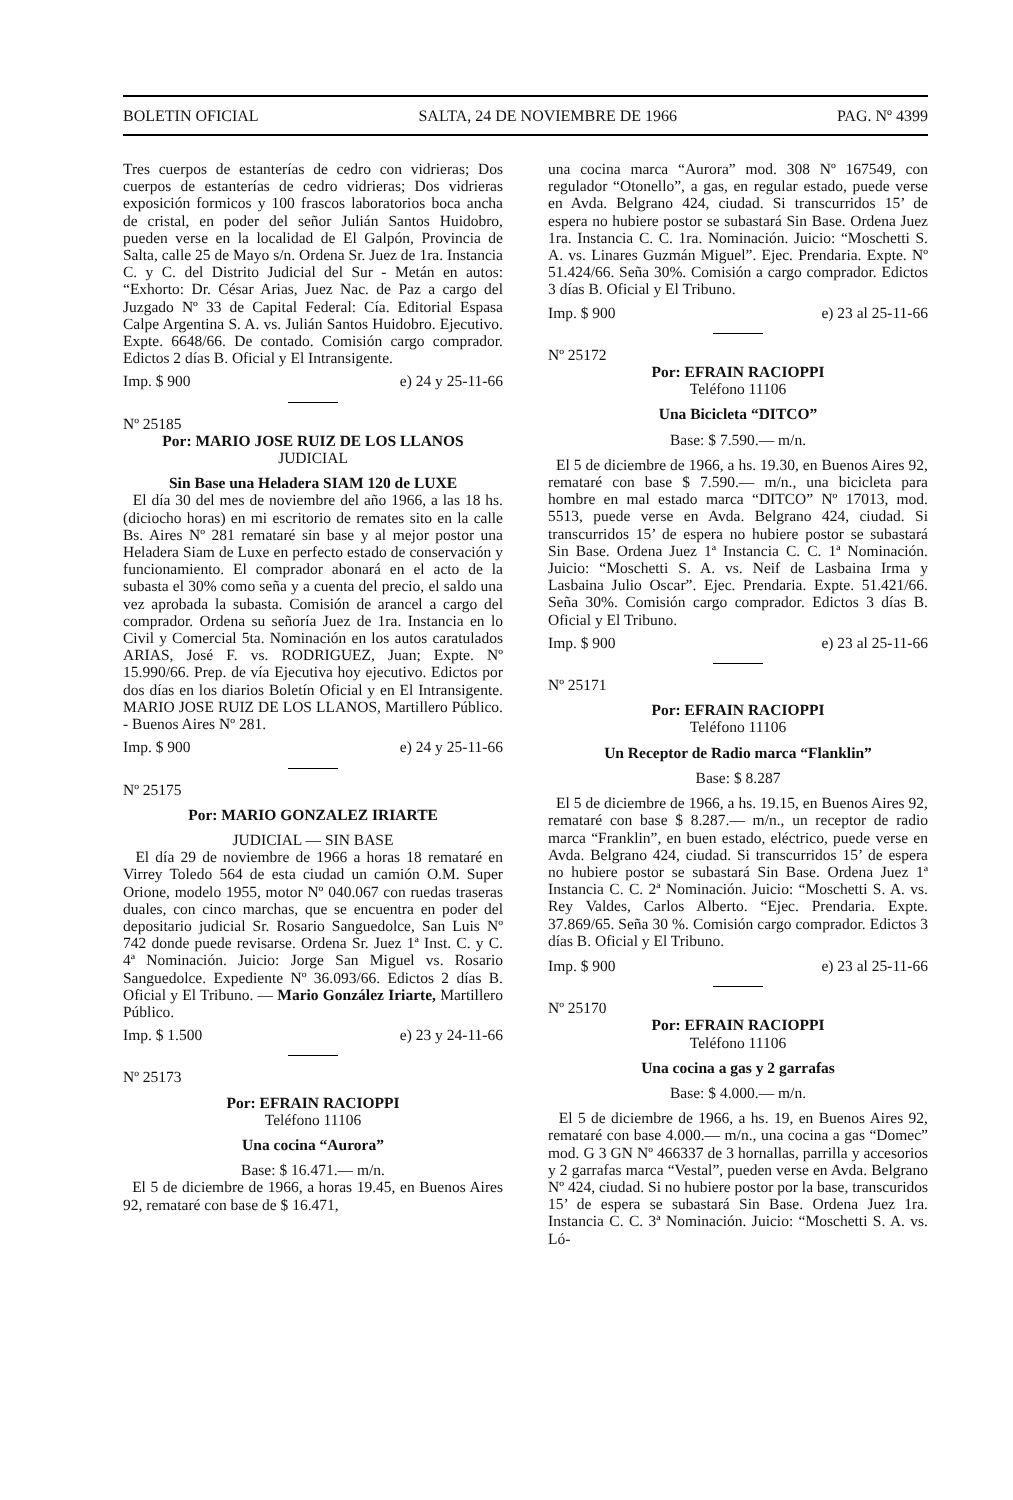BOLETIN OFICIAL SALTA, 24 DE NOVIEMBRE DE 1966 PAG. Nº 4399
Tres cuerpos de estanterías de cedro con vidrieras; Dos cuerpos de estanterías de cedro vidrieras; Dos vidrieras exposición formicos y 100 frascos laboratorios boca ancha de cristal, en poder del señor Julián Santos Huidobro, pueden verse en la localidad de El Galpón, Provincia de Salta, calle 25 de Mayo s/n. Ordena Sr. Juez de 1ra. Instancia C. y C. del Distrito Judicial del Sur - Metán en autos: “Exhorto: Dr. César Arias, Juez Nac. de Paz a cargo del Juzgado Nº 33 de Capital Federal: Cía. Editorial Espasa Calpe Argentina S. A. vs. Julián Santos Huidobro. Ejecutivo. Expte. 6648/66. De contado. Comisión cargo comprador. Edictos 2 días B. Oficial y El Intransigente.
Imp. $ 900 e) 24 y 25-11-66
Nº 25185
Por: MARIO JOSE RUIZ DE LOS LLANOS
JUDICIAL
Sin Base una Heladera SIAM 120 de LUXE
El día 30 del mes de noviembre del año 1966, a las 18 hs. (diciocho horas) en mi escritorio de remates sito en la calle Bs. Aires Nº 281 remataré sin base y al mejor postor una Heladera Siam de Luxe en perfecto estado de conservación y funcionamiento. El comprador abonará en el acto de la subasta el 30% como seña y a cuenta del precio, el saldo una vez aprobada la subasta. Comisión de arancel a cargo del comprador. Ordena su señoría Juez de 1ra. Instancia en lo Civil y Comercial 5ta. Nominación en los autos caratulados ARIAS, José F. vs. RODRIGUEZ, Juan; Expte. Nº 15.990/66. Prep. de vía Ejecutiva hoy ejecutivo. Edictos por dos días en los diarios Boletín Oficial y en El Intransigente. MARIO JOSE RUIZ DE LOS LLANOS, Martillero Público. - Buenos Aires Nº 281.
Imp. $ 900 e) 24 y 25-11-66
Nº 25175
Por: MARIO GONZALEZ IRIARTE
JUDICIAL — SIN BASE
El día 29 de noviembre de 1966 a horas 18 remataré en Virrey Toledo 564 de esta ciudad un camión O.M. Super Orione, modelo 1955, motor Nº 040.067 con ruedas traseras duales, con cinco marchas, que se encuentra en poder del depositario judicial Sr. Rosario Sanguedolce, San Luis Nº 742 donde puede revisarse. Ordena Sr. Juez 1ª Inst. C. y C. 4ª Nominación. Juicio: Jorge San Miguel vs. Rosario Sanguedolce. Expediente Nº 36.093/66. Edictos 2 días B. Oficial y El Tribuno. — Mario González Iriarte, Martillero Público.
Imp. $ 1.500 e) 23 y 24-11-66
Nº 25173
Por: EFRAIN RACIOPPI
Teléfono 11106
Una cocina “Aurora”
Base: $ 16.471.— m/n.
El 5 de diciembre de 1966, a horas 19.45, en Buenos Aires 92, remataré con base de $ 16.471,
una cocina marca “Aurora” mod. 308 Nº 167549, con regulador “Otonello”, a gas, en regular estado, puede verse en Avda. Belgrano 424, ciudad. Si transcurridos 15’ de espera no hubiere postor se subastará Sin Base. Ordena Juez 1ra. Instancia C. C. 1ra. Nominación. Juicio: “Moschetti S. A. vs. Linares Guzmán Miguel”. Ejec. Prendaria. Expte. Nº 51.424/66. Seña 30%. Comisión a cargo comprador. Edictos 3 días B. Oficial y El Tribuno.
Imp. $ 900 e) 23 al 25-11-66
Nº 25172
Por: EFRAIN RACIOPPI
Teléfono 11106
Una Bicicleta “DITCO”
Base: $ 7.590.— m/n.
El 5 de diciembre de 1966, a hs. 19.30, en Buenos Aires 92, remataré con base $ 7.590.— m/n., una bicicleta para hombre en mal estado marca “DITCO” Nº 17013, mod. 5513, puede verse en Avda. Belgrano 424, ciudad. Si transcurridos 15’ de espera no hubiere postor se subastará Sin Base. Ordena Juez 1ª Instancia C. C. 1ª Nominación. Juicio: “Moschetti S. A. vs. Neif de Lasbaina Irma y Lasbaina Julio Oscar”. Ejec. Prendaria. Expte. 51.421/66. Seña 30%. Comisión cargo comprador. Edictos 3 días B. Oficial y El Tribuno.
Imp. $ 900 e) 23 al 25-11-66
Nº 25171
Por: EFRAIN RACIOPPI
Teléfono 11106
Un Receptor de Radio marca “Flanklin”
Base: $ 8.287
El 5 de diciembre de 1966, a hs. 19.15, en Buenos Aires 92, remataré con base $ 8.287.— m/n., un receptor de radio marca “Franklin”, en buen estado, eléctrico, puede verse en Avda. Belgrano 424, ciudad. Si transcurridos 15’ de espera no hubiere postor se subastará Sin Base. Ordena Juez 1ª Instancia C. C. 2ª Nominación. Juicio: “Moschetti S. A. vs. Rey Valdes, Carlos Alberto. “Ejec. Prendaria. Expte. 37.869/65. Seña 30 %. Comisión cargo comprador. Edictos 3 días B. Oficial y El Tribuno.
Imp. $ 900 e) 23 al 25-11-66
Nº 25170
Por: EFRAIN RACIOPPI
Teléfono 11106
Una cocina a gas y 2 garrafas
Base: $ 4.000.— m/n.
El 5 de diciembre de 1966, a hs. 19, en Buenos Aires 92, remataré con base 4.000.— m/n., una cocina a gas “Domec” mod. G 3 GN Nº 466337 de 3 hornallas, parrilla y accesorios y 2 garrafas marca “Vestal”, pueden verse en Avda. Belgrano Nº 424, ciudad. Si no hubiere postor por la base, transcuridos 15’ de espera se subastará Sin Base. Ordena Juez 1ra. Instancia C. C. 3ª Nominación. Juicio: “Moschetti S. A. vs. Ló-